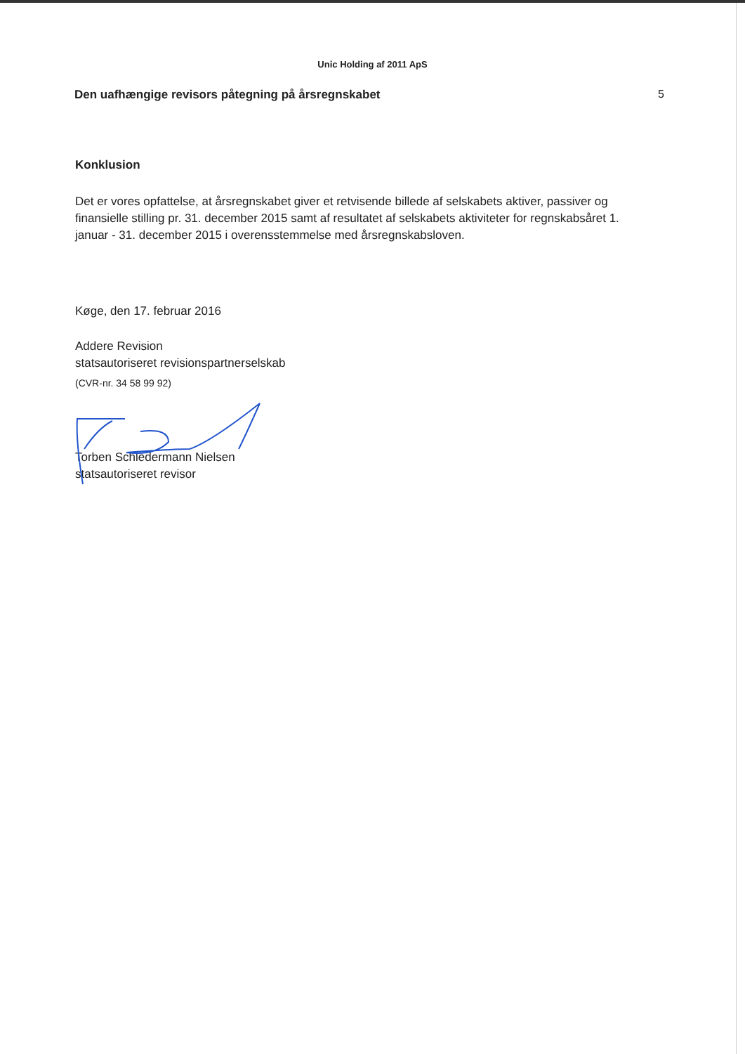Unic Holding af 2011 ApS
Den uafhængige revisors påtegning på årsregnskabet 5
Konklusion
Det er vores opfattelse, at årsregnskabet giver et retvisende billede af selskabets aktiver, passiver og finansielle stilling pr. 31. december 2015 samt af resultatet af selskabets aktiviteter for regnskabsåret 1. januar - 31. december 2015 i overensstemmelse med årsregnskabsloven.
Køge, den 17. februar 2016
Addere Revision
statsautoriseret revisionspartnerselskab
(CVR-nr. 34 58 99 92)
Torben Schledermann Nielsen
statsautoriseret revisor